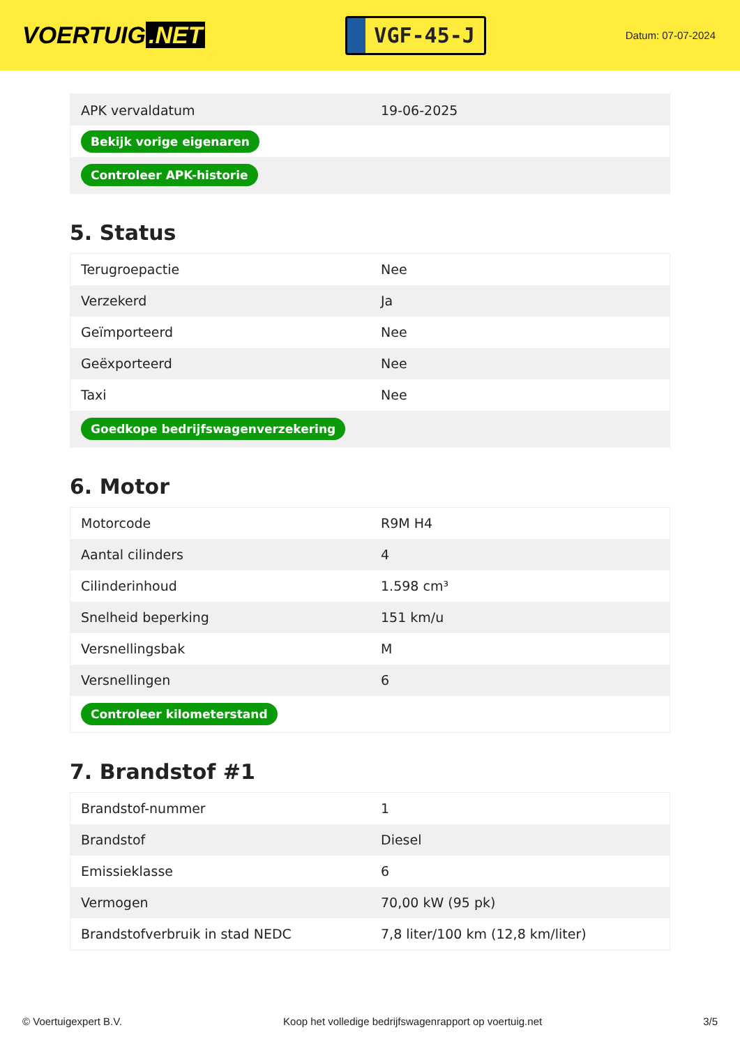VOERTUIG.NET
VGF-45-J
Datum: 07-07-2024
| APK vervaldatum | 19-06-2025 |
| Bekijk vorige eigenaren | |
| Controleer APK-historie | |
5. Status
| Terugroepactie | Nee |
| Verzekerd | Ja |
| Geïmporteerd | Nee |
| Geëxporteerd | Nee |
| Taxi | Nee |
| Goedkope bedrijfswagenverzekering | |
6. Motor
| Motorcode | R9M H4 |
| Aantal cilinders | 4 |
| Cilinderinhoud | 1.598 cm³ |
| Snelheid beperking | 151 km/u |
| Versnellingsbak | M |
| Versnellingen | 6 |
| Controleer kilometerstand | |
7. Brandstof #1
| Brandstof-nummer | 1 |
| Brandstof | Diesel |
| Emissieklasse | 6 |
| Vermogen | 70,00 kW (95 pk) |
| Brandstofverbruik in stad NEDC | 7,8 liter/100 km (12,8 km/liter) |
© Voertuigexpert B.V. Koop het volledige bedrijfswagenrapport op voertuig.net 3/5